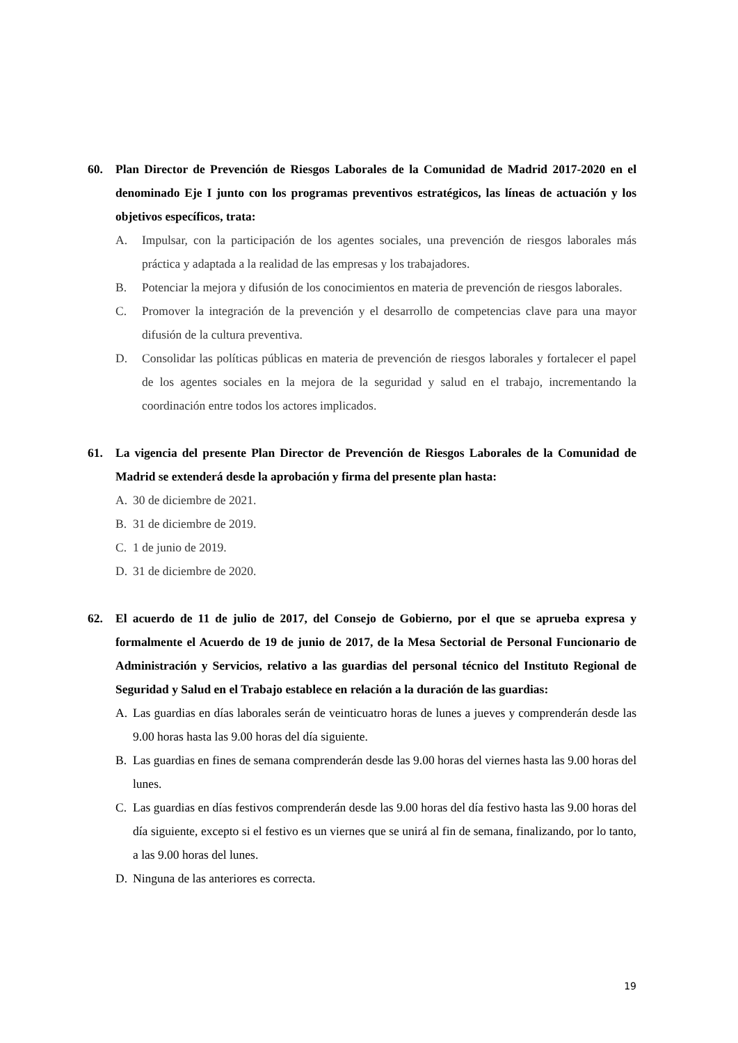60. Plan Director de Prevención de Riesgos Laborales de la Comunidad de Madrid 2017-2020 en el denominado Eje I junto con los programas preventivos estratégicos, las líneas de actuación y los objetivos específicos, trata:
A. Impulsar, con la participación de los agentes sociales, una prevención de riesgos laborales más práctica y adaptada a la realidad de las empresas y los trabajadores.
B. Potenciar la mejora y difusión de los conocimientos en materia de prevención de riesgos laborales.
C. Promover la integración de la prevención y el desarrollo de competencias clave para una mayor difusión de la cultura preventiva.
D. Consolidar las políticas públicas en materia de prevención de riesgos laborales y fortalecer el papel de los agentes sociales en la mejora de la seguridad y salud en el trabajo, incrementando la coordinación entre todos los actores implicados.
61. La vigencia del presente Plan Director de Prevención de Riesgos Laborales de la Comunidad de Madrid se extenderá desde la aprobación y firma del presente plan hasta:
A. 30 de diciembre de 2021.
B. 31 de diciembre de 2019.
C. 1 de junio de 2019.
D. 31 de diciembre de 2020.
62. El acuerdo de 11 de julio de 2017, del Consejo de Gobierno, por el que se aprueba expresa y formalmente el Acuerdo de 19 de junio de 2017, de la Mesa Sectorial de Personal Funcionario de Administración y Servicios, relativo a las guardias del personal técnico del Instituto Regional de Seguridad y Salud en el Trabajo establece en relación a la duración de las guardias:
A. Las guardias en días laborales serán de veinticuatro horas de lunes a jueves y comprenderán desde las 9.00 horas hasta las 9.00 horas del día siguiente.
B. Las guardias en fines de semana comprenderán desde las 9.00 horas del viernes hasta las 9.00 horas del lunes.
C. Las guardias en días festivos comprenderán desde las 9.00 horas del día festivo hasta las 9.00 horas del día siguiente, excepto si el festivo es un viernes que se unirá al fin de semana, finalizando, por lo tanto, a las 9.00 horas del lunes.
D. Ninguna de las anteriores es correcta.
19